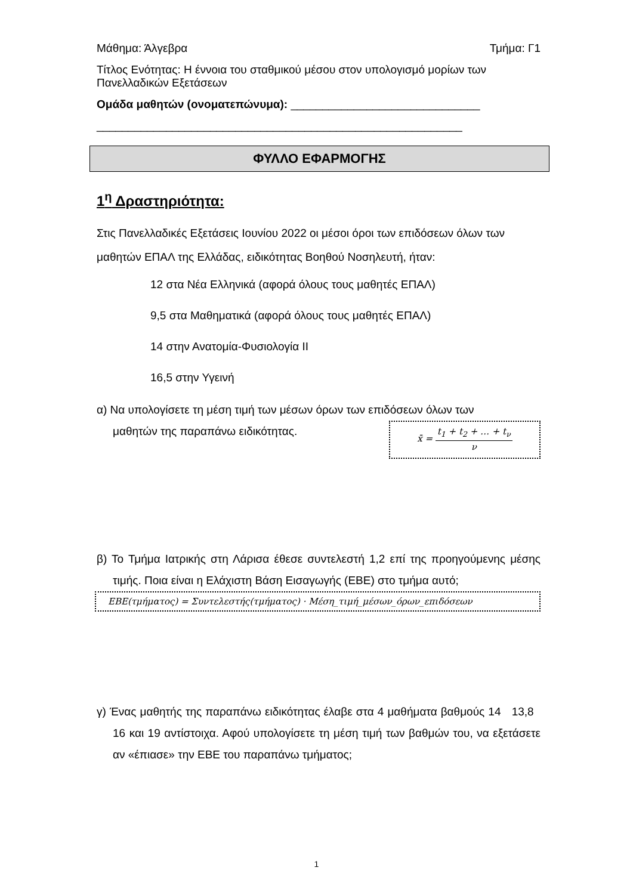Μάθημα: Άλγεβρα Τμήμα: Γ1
Τίτλος Ενότητας: Η έννοια του σταθμικού μέσου στον υπολογισμό μορίων των Πανελλαδικών Εξετάσεων
Ομάδα μαθητών (ονοματεπώνυμα): ______________________________
__________________________________________________________
ΦΥΛΛΟ ΕΦΑΡΜΟΓΗΣ
1<sup>η</sup> Δραστηριότητα:
Στις Πανελλαδικές Εξετάσεις Ιουνίου 2022 οι μέσοι όροι των επιδόσεων όλων των μαθητών ΕΠΑΛ της Ελλάδας, ειδικότητας Βοηθού Νοσηλευτή, ήταν:
12 στα Νέα Ελληνικά (αφορά όλους τους μαθητές ΕΠΑΛ)
9,5 στα Μαθηματικά (αφορά όλους τους μαθητές ΕΠΑΛ)
14 στην Ανατομία-Φυσιολογία ΙΙ
16,5 στην Υγεινή
α) Να υπολογίσετε τη μέση τιμή των μέσων όρων των επιδόσεων όλων των
μαθητών της παραπάνω ειδικότητας.
x̄ = t<sub>1</sub> + t<sub>2</sub> + … + t<sub>ν</sub> ν
β) Το Τμήμα Ιατρικής στη Λάρισα έθεσε συντελεστή 1,2 επί της προηγούμενης μέσης τιμής. Ποια είναι η Ελάχιστη Βάση Εισαγωγής (ΕΒΕ) στο τμήμα αυτό;
ΕΒΕ(τμήματος) = Συντελεστής(τμήματος) · Μέση_τιμή_μέσων_όρων_επιδόσεων
γ) Ένας μαθητής της παραπάνω ειδικότητας έλαβε στα 4 μαθήματα βαθμούς 14 13,8 16 και 19 αντίστοιχα. Αφού υπολογίσετε τη μέση τιμή των βαθμών του, να εξετάσετε αν «έπιασε» την ΕΒΕ του παραπάνω τμήματος;
1